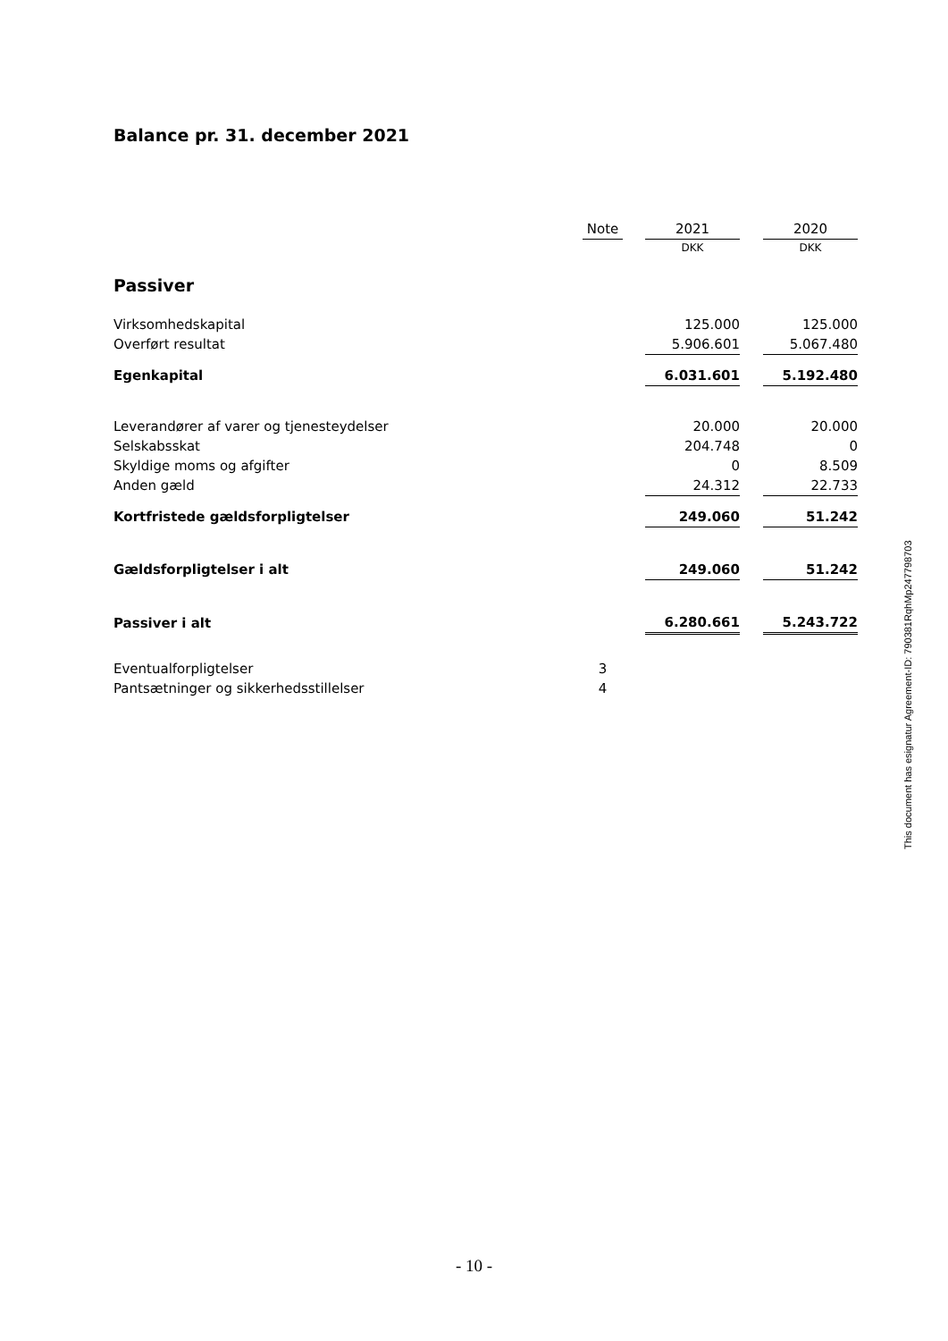Balance pr. 31. december 2021
| | Note | | 2021 | | 2020 |
| --- | --- | --- | --- | --- | --- |
| | | | DKK | | DKK |
| Passiver | | | | | |
| Virksomhedskapital | | | 125.000 | | 125.000 |
| Overført resultat | | | 5.906.601 | | 5.067.480 |
| Egenkapital | | | 6.031.601 | | 5.192.480 |
| Leverandører af varer og tjenesteydelser | | | 20.000 | | 20.000 |
| Selskabsskat | | | 204.748 | | 0 |
| Skyldige moms og afgifter | | | 0 | | 8.509 |
| Anden gæld | | | 24.312 | | 22.733 |
| Kortfristede gældsforpligtelser | | | 249.060 | | 51.242 |
| Gældsforpligtelser i alt | | | 249.060 | | 51.242 |
| Passiver i alt | | | 6.280.661 | | 5.243.722 |
| Eventualforpligtelser | 3 | | | | |
| Pantsætninger og sikkerhedsstillelser | 4 | | | | |
This document has esignatur Agreement-ID: 790381RqhMp247798703
- 10 -